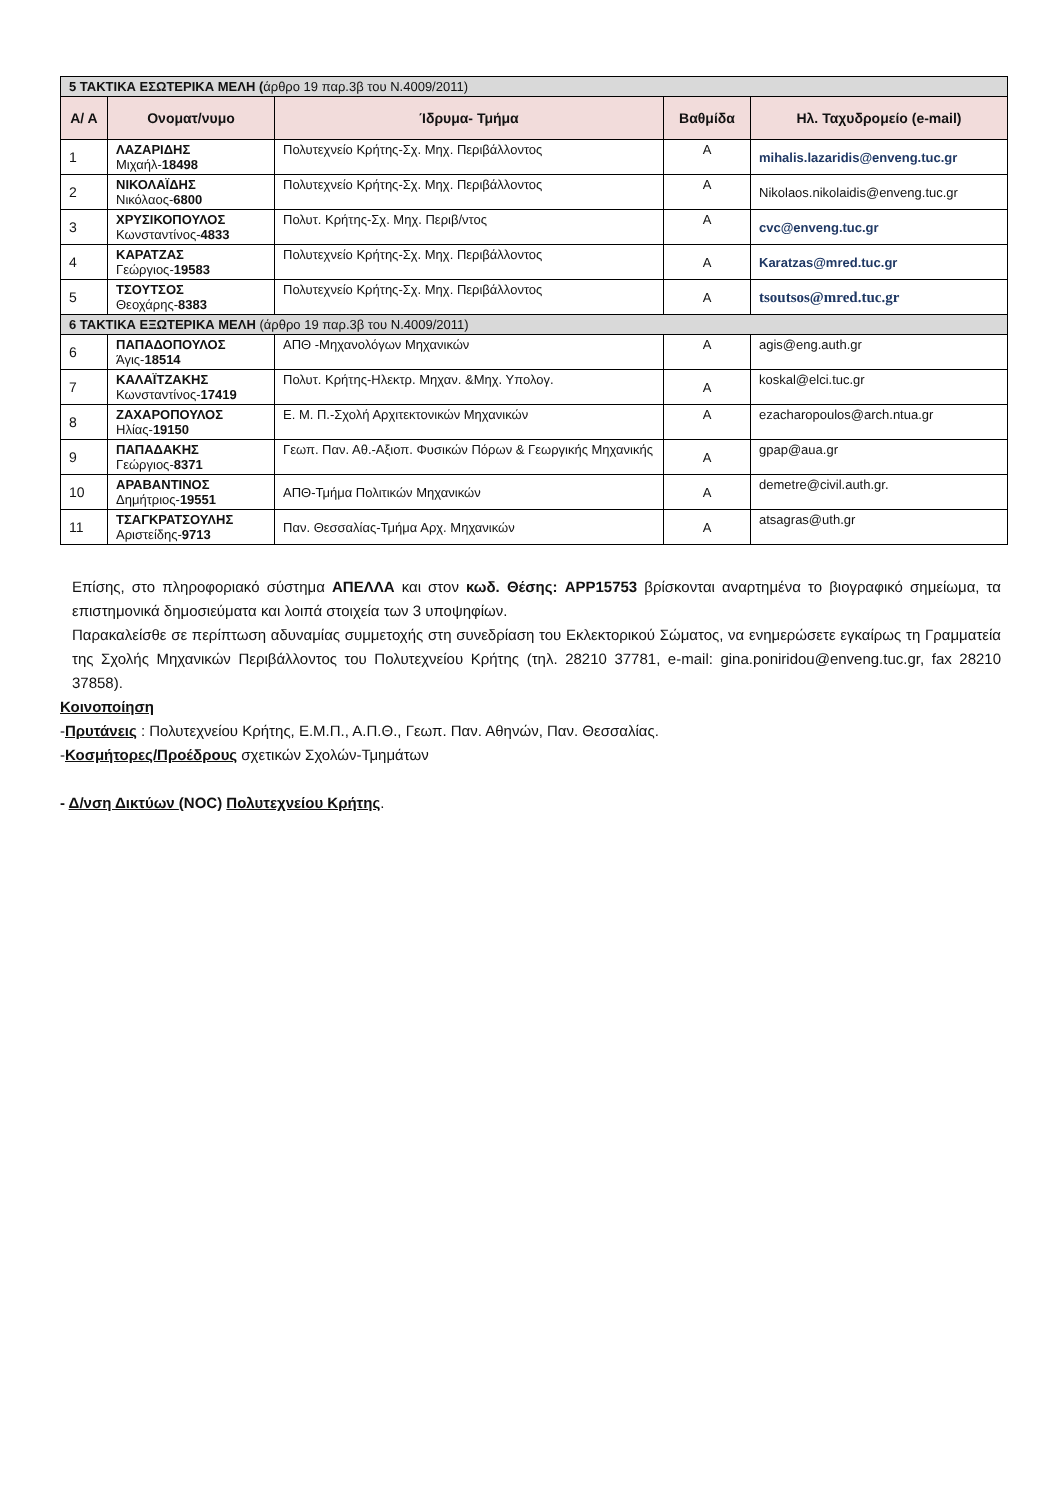| 5 ΤΑΚΤΙΚΑ ΕΣΩΤΕΡΙΚΑ ΜΕΛΗ ( άρθρο 19 παρ.3β του Ν.4009/2011) | | | | |
| Α/ Α | Ονοματ/νυμο | Ίδρυμα- Τμήμα | Βαθμίδα | Ηλ. Ταχυδρομείο (e-mail) |
| 1 | ΛΑΖΑΡΙΔΗΣ Μιχαήλ- 18498 | Πολυτεχνείο Κρήτης-Σχ. Μηχ. Περιβάλλοντος | Α | mihalis.lazaridis@enveng.tuc.gr |
| 2 | ΝΙΚΟΛΑΪΔΗΣ Νικόλαος- 6800 | Πολυτεχνείο Κρήτης-Σχ. Μηχ. Περιβάλλοντος | Α | Nikolaos.nikolaidis@enveng.tuc.gr |
| 3 | ΧΡΥΣΙΚΟΠΟΥΛΟΣ Κωνσταντίνος- 4833 | Πολυτ. Κρήτης-Σχ. Μηχ. Περιβ/ντος | Α | cvc@enveng.tuc.gr |
| 4 | ΚΑΡΑΤΖΑΣ Γεώργιος- 19583 | Πολυτεχνείο Κρήτης-Σχ. Μηχ. Περιβάλλοντος | Α | Karatzas@mred.tuc.gr |
| 5 | ΤΣΟΥΤΣΟΣ Θεοχάρης- 8383 | Πολυτεχνείο Κρήτης-Σχ. Μηχ. Περιβάλλοντος | Α | tsoutsos@mred.tuc.gr |
| 6 ΤΑΚΤΙΚΑ ΕΞΩΤΕΡΙΚΑ ΜΕΛΗ (άρθρο 19 παρ.3β του Ν.4009/2011) | | | | |
| 6 | ΠΑΠΑΔΟΠΟΥΛΟΣ Άγις- 18514 | ΑΠΘ -Μηχανολόγων Μηχανικών | Α | agis@eng.auth.gr |
| 7 | ΚΑΛΑΪΤΖΑΚΗΣ Κωνσταντίνος- 17419 | Πολυτ. Κρήτης-Ηλεκτρ. Μηχαν. &Μηχ. Υπολογ. | Α | koskal@elci.tuc.gr |
| 8 | ΖΑΧΑΡΟΠΟΥΛΟΣ Ηλίας- 19150 | Ε. Μ. Π.-Σχολή Αρχιτεκτονικών Μηχανικών | Α | ezacharopoulos@arch.ntua.gr |
| 9 | ΠΑΠΑΔΑΚΗΣ Γεώργιος- 8371 | Γεωπ. Παν. Αθ.-Αξιοπ. Φυσικών Πόρων & Γεωργικής Μηχανικής | Α | gpap@aua.gr |
| 10 | ΑΡΑΒΑΝΤΙΝΟΣ Δημήτριος- 19551 | ΑΠΘ-Τμήμα Πολιτικών Μηχανικών | Α | demetre@civil.auth.gr. |
| 11 | ΤΣΑΓΚΡΑΤΣΟΥΛΗΣ Αριστείδης- 9713 | Παν. Θεσσαλίας-Τμήμα Αρχ. Μηχανικών | Α | atsagras@uth.gr |
Επίσης, στο πληροφοριακό σύστημα ΑΠΕΛΛΑ και στον κωδ. Θέσης: APP15753 βρίσκονται αναρτημένα το βιογραφικό σημείωμα, τα επιστημονικά δημοσιεύματα και λοιπά στοιχεία των 3 υποψηφίων.
Παρακαλείσθε σε περίπτωση αδυναμίας συμμετοχής στη συνεδρίαση του Εκλεκτορικού Σώματος, να ενημερώσετε εγκαίρως τη Γραμματεία της Σχολής Μηχανικών Περιβάλλοντος του Πολυτεχνείου Κρήτης (τηλ. 28210 37781, e-mail: gina.poniridou@enveng.tuc.gr, fax 28210 37858).
Κοινοποίηση
-Πρυτάνεις : Πολυτεχνείου Κρήτης, Ε.Μ.Π., Α.Π.Θ., Γεωπ. Παν. Αθηνών, Παν. Θεσσαλίας.
-Κοσμήτορες/Προέδρους σχετικών Σχολών-Τμημάτων
- Δ/νση Δικτύων (NOC) Πολυτεχνείου Κρήτης.